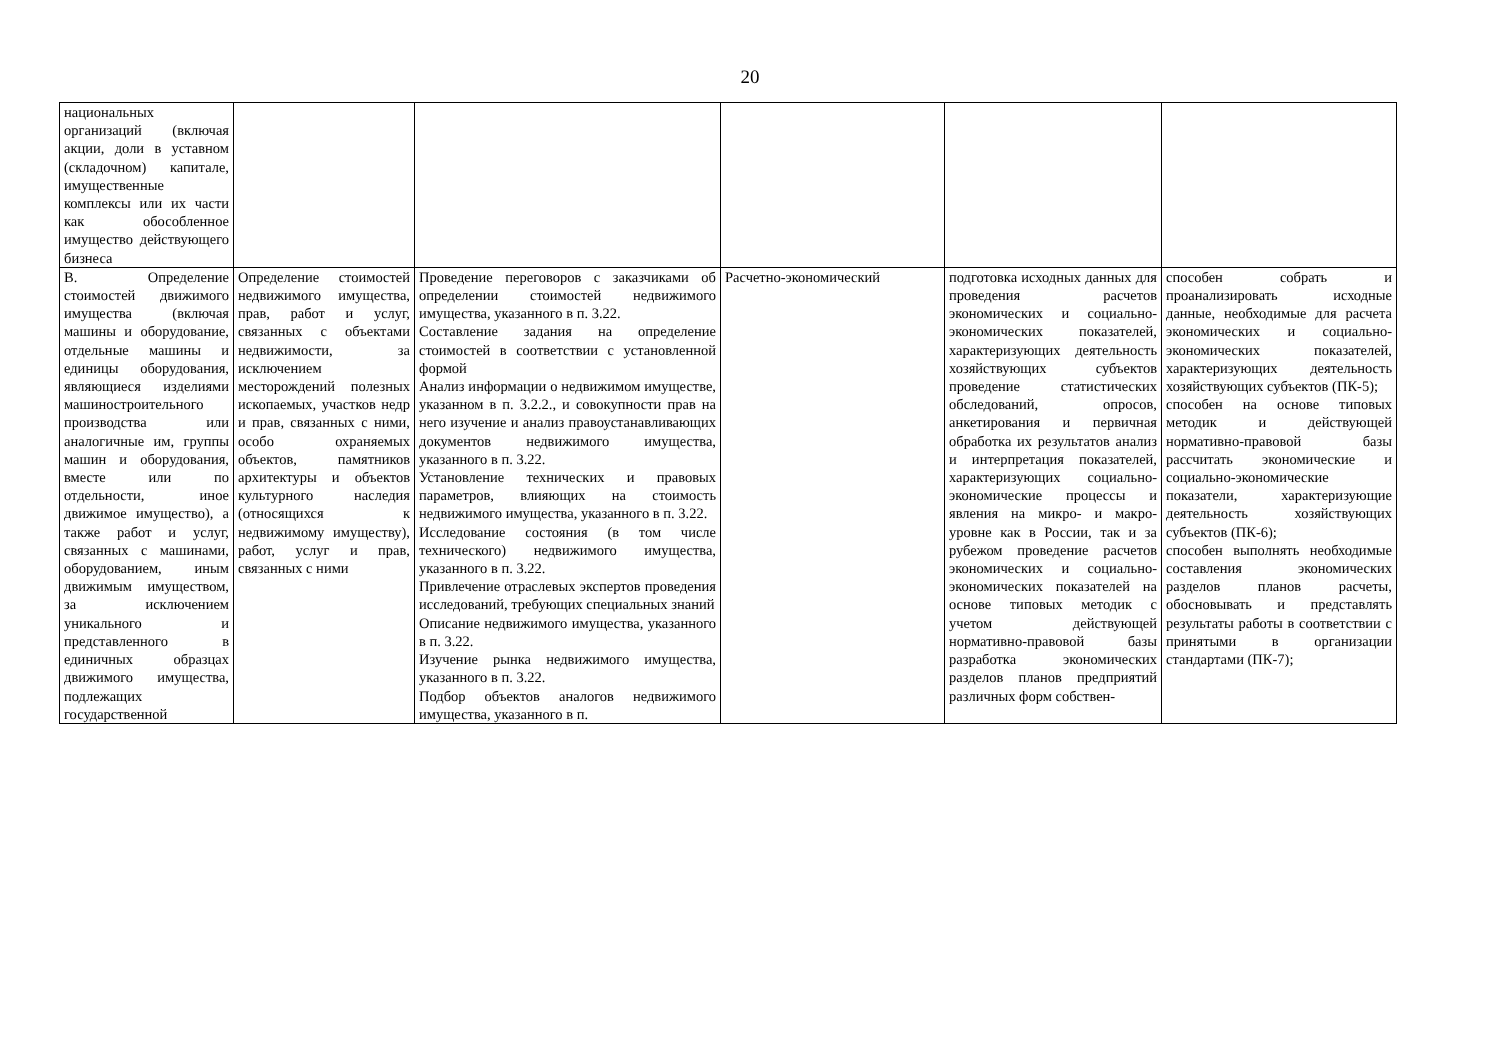20
| национальных организаций (включая акции, доли в уставном (складочном) капитале, имущественные комплексы или их части как обособленное имущество действующего бизнеса | | | | | |
| В. Определение стоимостей движимого имущества (включая машины и оборудование, отдельные машины и единицы оборудования, являющиеся изделиями машиностроительного производства или аналогичные им, группы машин и оборудования, вместе или по отдельности, иное движимое имущество), а также работ и услуг, связанных с машинами, оборудованием, иным движимым имуществом, за исключением уникального и представленного в единичных образцах движимого имущества, подлежащих государственной | Определение стоимостей недвижимого имущества, прав, работ и услуг, связанных с объектами недвижимости, за исключением месторождений полезных ископаемых, участков недр и прав, связанных с ними, особо охраняемых объектов, памятников архитектуры и объектов культурного наследия (относящихся к недвижимому имуществу), работ, услуг и прав, связанных с ними | Проведение переговоров с заказчиками об определении стоимостей недвижимого имущества, указанного в п. 3.22. Составление задания на определение стоимостей в соответствии с установленной формой Анализ информации о недвижимом имуществе, указанном в п. 3.2.2., и совокупности прав на него изучение и анализ правоустанавливающих документов недвижимого имущества, указанного в п. 3.22. Установление технических и правовых параметров, влияющих на стоимость недвижимого имущества, указанного в п. 3.22. Исследование состояния (в том числе технического) недвижимого имущества, указанного в п. 3.22. Привлечение отраслевых экспертов проведения исследований, требующих специальных знаний Описание недвижимого имущества, указанного в п. 3.22. Изучение рынка недвижимого имущества, указанного в п. 3.22. Подбор объектов аналогов недвижимого имущества, указанного в п. | Расчетно-экономический | подготовка исходных данных для проведения расчетов экономических и социально-экономических показателей, характеризующих деятельность хозяйствующих субъектов проведение статистических обследований, опросов, анкетирования и первичная обработка их результатов анализ и интерпретация показателей, характеризующих социально-экономические процессы и явления на микро- и макро- уровне как в России, так и за рубежом проведение расчетов экономических и социально-экономических показателей на основе типовых методик с учетом действующей нормативно-правовой базы разработка экономических разделов планов предприятий различных форм собствен- | способен собрать и проанализировать исходные данные, необходимые для расчета экономических и социально-экономических показателей, характеризующих деятельность хозяйствующих субъектов (ПК-5); способен на основе типовых методик и действующей нормативно-правовой базы рассчитать экономические и социально-экономические показатели, характеризующие деятельность хозяйствующих субъектов (ПК-6); способен выполнять необходимые составления экономических разделов планов расчеты, обосновывать и представлять результаты работы в соответствии с принятыми в организации стандартами (ПК-7); |